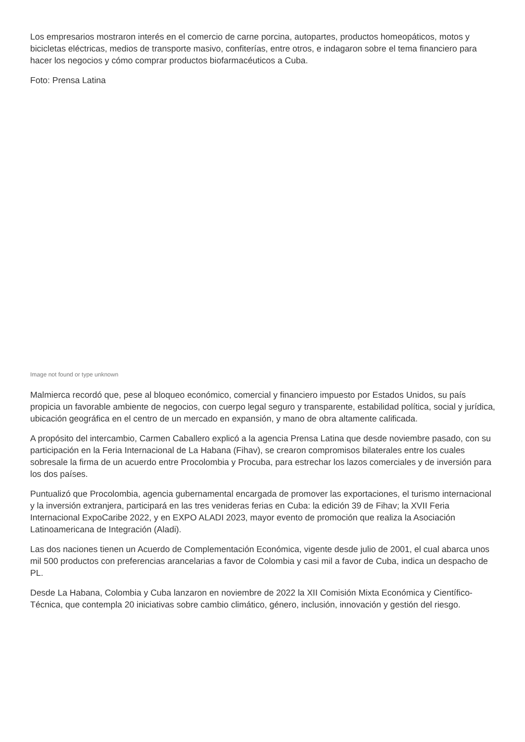Los empresarios mostraron interés en el comercio de carne porcina, autopartes, productos homeopáticos, motos y bicicletas eléctricas, medios de transporte masivo, confiterías, entre otros, e indagaron sobre el tema financiero para hacer los negocios y cómo comprar productos biofarmacéuticos a Cuba.
Foto: Prensa Latina
Image not found or type unknown
Malmierca recordó que, pese al bloqueo económico, comercial y financiero impuesto por Estados Unidos, su país propicia un favorable ambiente de negocios, con cuerpo legal seguro y transparente, estabilidad política, social y jurídica, ubicación geográfica en el centro de un mercado en expansión, y mano de obra altamente calificada.
A propósito del intercambio, Carmen Caballero explicó a la agencia Prensa Latina que desde noviembre pasado, con su participación en la Feria Internacional de La Habana (Fihav), se crearon compromisos bilaterales entre los cuales sobresale la firma de un acuerdo entre Procolombia y Procuba, para estrechar los lazos comerciales y de inversión para los dos países.
Puntualizó que Procolombia, agencia gubernamental encargada de promover las exportaciones, el turismo internacional y la inversión extranjera, participará en las tres venideras ferias en Cuba: la edición 39 de Fihav; la XVII Feria Internacional ExpoCaribe 2022, y en EXPO ALADI 2023, mayor evento de promoción que realiza la Asociación Latinoamericana de Integración (Aladi).
Las dos naciones tienen un Acuerdo de Complementación Económica, vigente desde julio de 2001, el cual abarca unos mil 500 productos con preferencias arancelarias a favor de Colombia y casi mil a favor de Cuba, indica un despacho de PL.
Desde La Habana, Colombia y Cuba lanzaron en noviembre de 2022 la XII Comisión Mixta Económica y Científico-Técnica, que contempla 20 iniciativas sobre cambio climático, género, inclusión, innovación y gestión del riesgo.